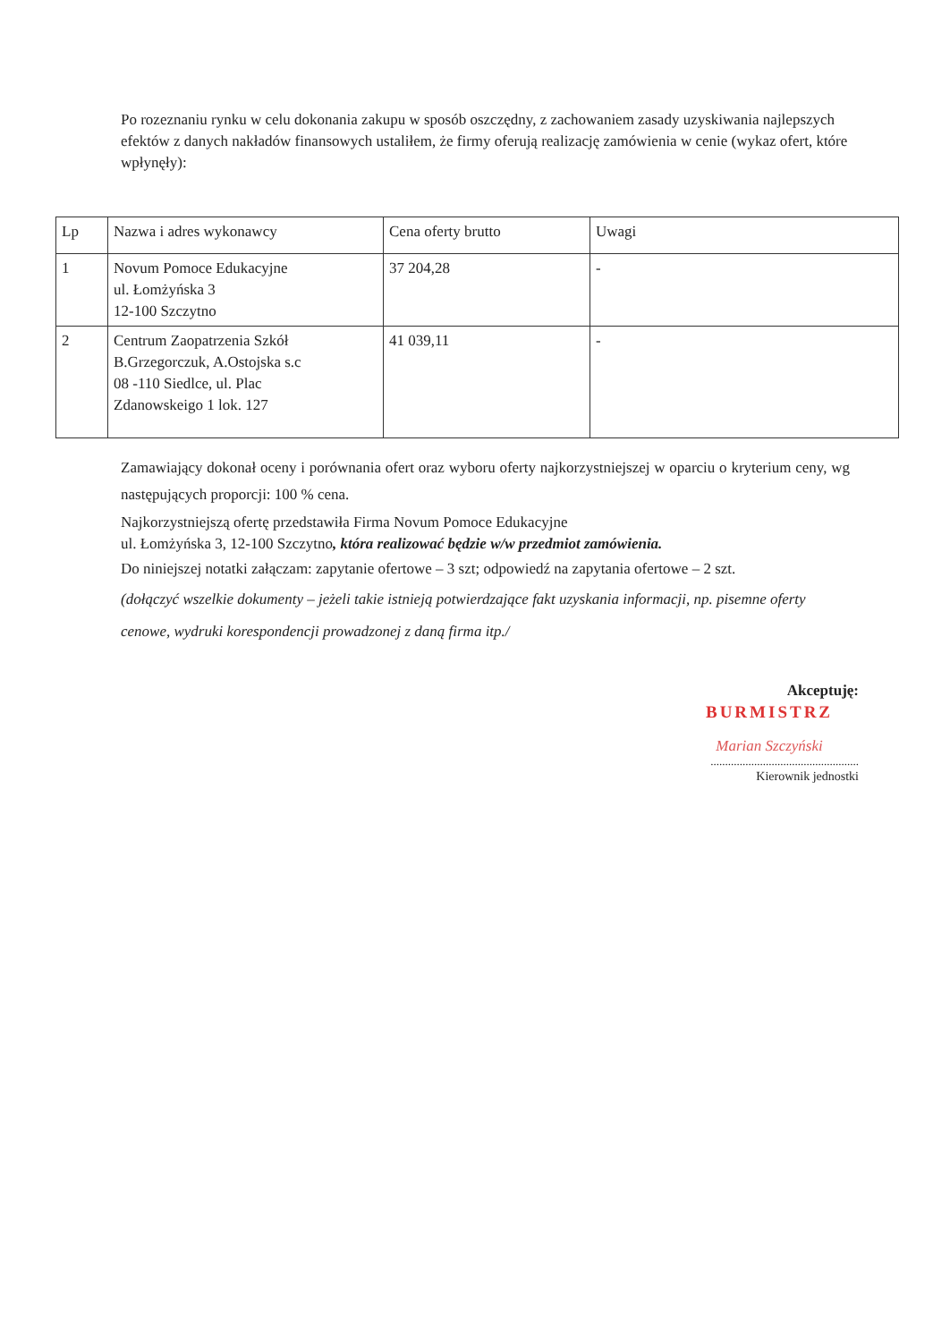Po rozeznaniu rynku w celu dokonania zakupu w sposób oszczędny, z zachowaniem zasady uzyskiwania najlepszych efektów z danych nakładów finansowych ustaliłem, że firmy oferują realizację zamówienia w cenie (wykaz ofert, które wpłynęły):
| Lp | Nazwa i adres wykonawcy | Cena oferty brutto | Uwagi |
| --- | --- | --- | --- |
| 1 | Novum Pomoce Edukacyjne ul. Łomżyńska 3 12-100 Szczytno | 37 204,28 | - |
| 2 | Centrum Zaopatrzenia Szkół B.Grzegorczuk, A.Ostojska s.c 08 -110 Siedlce, ul. Plac Zdanowskeigo 1 lok. 127 | 41 039,11 | - |
Zamawiający dokonał oceny i porównania ofert oraz wyboru oferty najkorzystniejszej w oparciu o kryterium ceny, wg następujących proporcji: 100 % cena.
Najkorzystniejszą ofertę przedstawiła Firma Novum Pomoce Edukacyjne
ul. Łomżyńska 3, 12-100 Szczytno, która realizować będzie w/w przedmiot zamówienia.
Do niniejszej notatki załączam: zapytanie ofertowe – 3 szt; odpowiedź na zapytania ofertowe – 2 szt.
(dołączyć wszelkie dokumenty – jeżeli takie istnieją potwierdzające fakt uzyskania informacji, np. pisemne oferty cenowe, wydruki korespondencji prowadzonej z daną firma itp./
Akceptuję:
BURMISTRZ
Marian Szczyński
...................................................
Kierownik jednostki